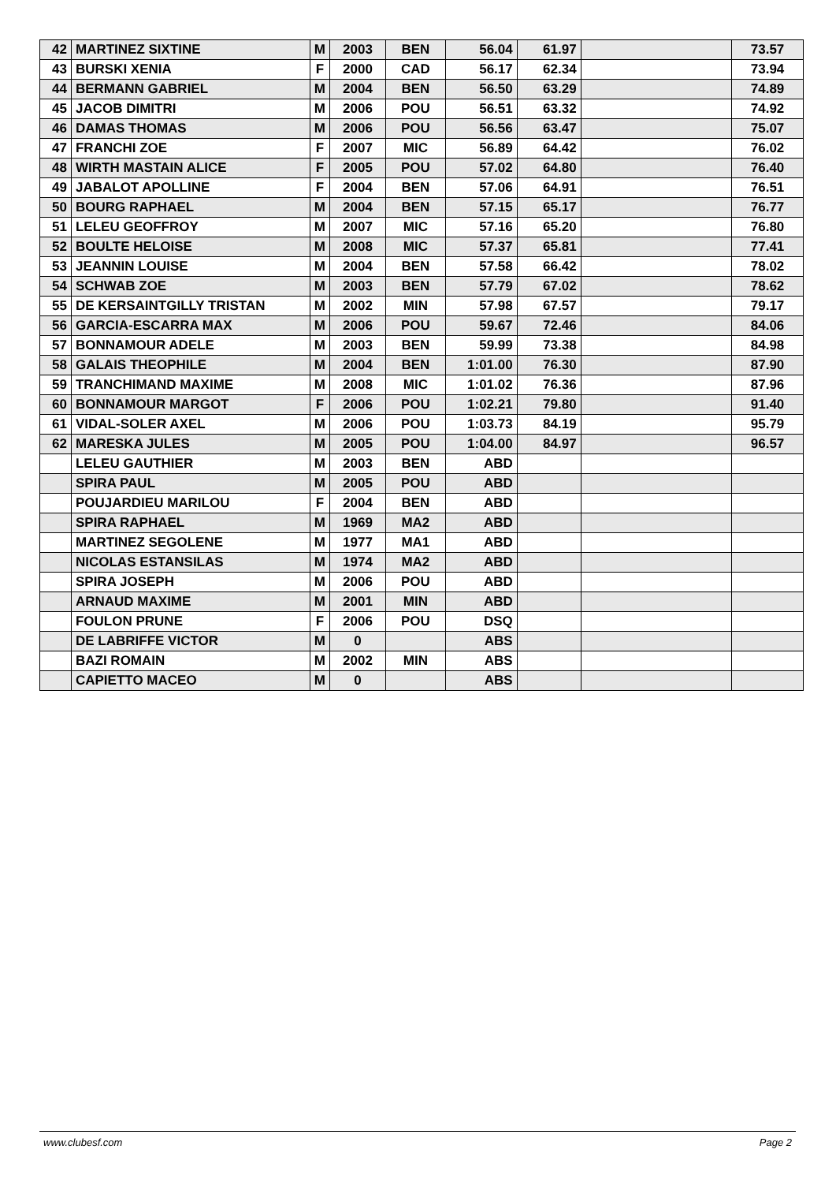| 42 | MARTINEZ SIXTINE | M | 2003 | BEN | 56.04 | 61.97 | | 73.57 |
| 43 | BURSKI XENIA | F | 2000 | CAD | 56.17 | 62.34 | | 73.94 |
| 44 | BERMANN GABRIEL | M | 2004 | BEN | 56.50 | 63.29 | | 74.89 |
| 45 | JACOB DIMITRI | M | 2006 | POU | 56.51 | 63.32 | | 74.92 |
| 46 | DAMAS THOMAS | M | 2006 | POU | 56.56 | 63.47 | | 75.07 |
| 47 | FRANCHI ZOE | F | 2007 | MIC | 56.89 | 64.42 | | 76.02 |
| 48 | WIRTH MASTAIN ALICE | F | 2005 | POU | 57.02 | 64.80 | | 76.40 |
| 49 | JABALOT APOLLINE | F | 2004 | BEN | 57.06 | 64.91 | | 76.51 |
| 50 | BOURG RAPHAEL | M | 2004 | BEN | 57.15 | 65.17 | | 76.77 |
| 51 | LELEU GEOFFROY | M | 2007 | MIC | 57.16 | 65.20 | | 76.80 |
| 52 | BOULTE HELOISE | M | 2008 | MIC | 57.37 | 65.81 | | 77.41 |
| 53 | JEANNIN LOUISE | M | 2004 | BEN | 57.58 | 66.42 | | 78.02 |
| 54 | SCHWAB ZOE | M | 2003 | BEN | 57.79 | 67.02 | | 78.62 |
| 55 | DE KERSAINTGILLY TRISTAN | M | 2002 | MIN | 57.98 | 67.57 | | 79.17 |
| 56 | GARCIA-ESCARRA MAX | M | 2006 | POU | 59.67 | 72.46 | | 84.06 |
| 57 | BONNAMOUR ADELE | M | 2003 | BEN | 59.99 | 73.38 | | 84.98 |
| 58 | GALAIS THEOPHILE | M | 2004 | BEN | 1:01.00 | 76.30 | | 87.90 |
| 59 | TRANCHIMAND MAXIME | M | 2008 | MIC | 1:01.02 | 76.36 | | 87.96 |
| 60 | BONNAMOUR MARGOT | F | 2006 | POU | 1:02.21 | 79.80 | | 91.40 |
| 61 | VIDAL-SOLER AXEL | M | 2006 | POU | 1:03.73 | 84.19 | | 95.79 |
| 62 | MARESKA JULES | M | 2005 | POU | 1:04.00 | 84.97 | | 96.57 |
| | LELEU GAUTHIER | M | 2003 | BEN | ABD | | | |
| | SPIRA PAUL | M | 2005 | POU | ABD | | | |
| | POUJARDIEU MARILOU | F | 2004 | BEN | ABD | | | |
| | SPIRA RAPHAEL | M | 1969 | MA2 | ABD | | | |
| | MARTINEZ SEGOLENE | M | 1977 | MA1 | ABD | | | |
| | NICOLAS ESTANSILAS | M | 1974 | MA2 | ABD | | | |
| | SPIRA JOSEPH | M | 2006 | POU | ABD | | | |
| | ARNAUD MAXIME | M | 2001 | MIN | ABD | | | |
| | FOULON PRUNE | F | 2006 | POU | DSQ | | | |
| | DE LABRIFFE VICTOR | M | 0 | | ABS | | | |
| | BAZI ROMAIN | M | 2002 | MIN | ABS | | | |
| | CAPIETTO MACEO | M | 0 | | ABS | | | |
www.clubesf.com Page 2